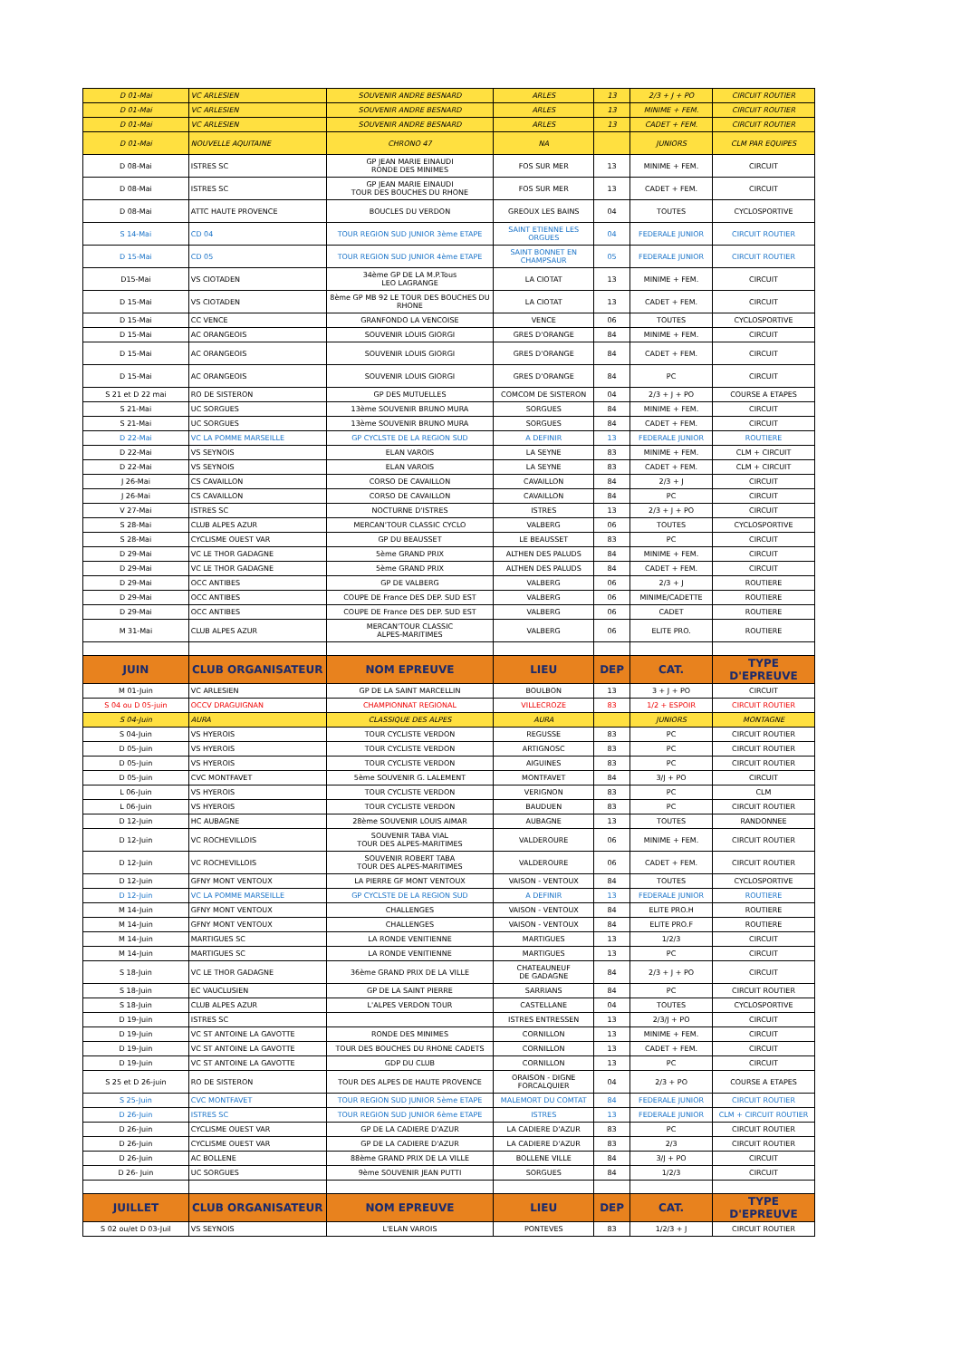| D 01-Mai | VC ARLESIEN | SOUVENIR ANDRE BESNARD | ARLES | 13 | 2/3 + J + PO | CIRCUIT ROUTIER |
| D 01-Mai | VC ARLESIEN | SOUVENIR ANDRE BESNARD | ARLES | 13 | MINIME + FEM. | CIRCUIT ROUTIER |
| D 01-Mai | VC ARLESIEN | SOUVENIR ANDRE BESNARD | ARLES | 13 | CADET + FEM. | CIRCUIT ROUTIER |
| D 01-Mai | NOUVELLE AQUITAINE | CHRONO 47 | NA | | JUNIORS | CLM PAR EQUIPES |
| D 08-Mai | ISTRES SC | GP JEAN MARIE EINAUDI RONDE DES MINIMES | FOS SUR MER | 13 | MINIME + FEM. | CIRCUIT |
| D 08-Mai | ISTRES SC | GP JEAN MARIE EINAUDI TOUR DES BOUCHES DU RHONE | FOS SUR MER | 13 | CADET + FEM. | CIRCUIT |
| D 08-Mai | ATTC HAUTE PROVENCE | BOUCLES DU VERDON | GREOUX LES BAINS | 04 | TOUTES | CYCLOSPORTIVE |
| S 14-Mai | CD 04 | TOUR REGION SUD JUNIOR 3ème ETAPE | SAINT ETIENNE LES ORGUES | 04 | FEDERALE JUNIOR | CIRCUIT ROUTIER |
| D 15-Mai | CD 05 | TOUR REGION SUD JUNIOR 4ème ETAPE | SAINT BONNET EN CHAMPSAUR | 05 | FEDERALE JUNIOR | CIRCUIT ROUTIER |
| D15-Mai | VS CIOTADEN | 34ème GP DE LA M.P.Tous LEO LAGRANGE | LA CIOTAT | 13 | MINIME + FEM. | CIRCUIT |
| D 15-Mai | VS CIOTADEN | 8ème GP MB 92 LE TOUR DES BOUCHES DU RHONE | LA CIOTAT | 13 | CADET + FEM. | CIRCUIT |
| D 15-Mai | CC VENCE | GRANFONDO LA VENCOISE | VENCE | 06 | TOUTES | CYCLOSPORTIVE |
| D 15-Mai | AC ORANGEOIS | SOUVENIR LOUIS GIORGI | GRES D'ORANGE | 84 | MINIME + FEM. | CIRCUIT |
| D 15-Mai | AC ORANGEOIS | SOUVENIR LOUIS GIORGI | GRES D'ORANGE | 84 | CADET + FEM. | CIRCUIT |
| D 15-Mai | AC ORANGEOIS | SOUVENIR LOUIS GIORGI | GRES D'ORANGE | 84 | PC | CIRCUIT |
| S 21 et D 22 mai | RO DE SISTERON | GP DES MUTUELLES | COMCOM DE SISTERON | 04 | 2/3 + J + PO | COURSE A ETAPES |
| S 21-Mai | UC SORGUES | 13ème SOUVENIR BRUNO MURA | SORGUES | 84 | MINIME + FEM. | CIRCUIT |
| S 21-Mai | UC SORGUES | 13ème SOUVENIR BRUNO MURA | SORGUES | 84 | CADET + FEM. | CIRCUIT |
| D 22-Mai | VC LA POMME MARSEILLE | GP CYCLSTE DE LA REGION SUD | A DEFINIR | 13 | FEDERALE JUNIOR | ROUTIERE |
| D 22-Mai | VS SEYNOIS | ELAN VAROIS | LA SEYNE | 83 | MINIME + FEM. | CLM + CIRCUIT |
| D 22-Mai | VS SEYNOIS | ELAN VAROIS | LA SEYNE | 83 | CADET + FEM. | CLM + CIRCUIT |
| J 26-Mai | CS CAVAILLON | CORSO DE CAVAILLON | CAVAILLON | 84 | 2/3 + J | CIRCUIT |
| J 26-Mai | CS CAVAILLON | CORSO DE CAVAILLON | CAVAILLON | 84 | PC | CIRCUIT |
| V 27-Mai | ISTRES SC | NOCTURNE D'ISTRES | ISTRES | 13 | 2/3 + J + PO | CIRCUIT |
| S 28-Mai | CLUB ALPES AZUR | MERCAN'TOUR CLASSIC CYCLO | VALBERG | 06 | TOUTES | CYCLOSPORTIVE |
| S 28-Mai | CYCLISME OUEST VAR | GP DU BEAUSSET | LE BEAUSSET | 83 | PC | CIRCUIT |
| D 29-Mai | VC LE THOR GADAGNE | 5ème GRAND PRIX | ALTHEN DES PALUDS | 84 | MINIME + FEM. | CIRCUIT |
| D 29-Mai | VC LE THOR GADAGNE | 5ème GRAND PRIX | ALTHEN DES PALUDS | 84 | CADET + FEM. | CIRCUIT |
| D 29-Mai | OCC ANTIBES | GP DE VALBERG | VALBERG | 06 | 2/3 + J | ROUTIERE |
| D 29-Mai | OCC ANTIBES | COUPE DE France DES DEP. SUD EST | VALBERG | 06 | MINIME/CADETTE | ROUTIERE |
| D 29-Mai | OCC ANTIBES | COUPE DE France DES DEP. SUD EST | VALBERG | 06 | CADET | ROUTIERE |
| M 31-Mai | CLUB ALPES AZUR | MERCAN'TOUR CLASSIC ALPES-MARITIMES | VALBERG | 06 | ELITE PRO. | ROUTIERE |
| JUIN | CLUB ORGANISATEUR | NOM EPREUVE | LIEU | DEP | CAT. | TYPE D'EPREUVE |
| M 01-Juin | VC ARLESIEN | GP DE LA SAINT MARCELLIN | BOULBON | 13 | 3 + J + PO | CIRCUIT |
| S 04 ou D 05-juin | OCCV DRAGUIGNAN | CHAMPIONNAT REGIONAL | VILLECROZE | 83 | 1/2 + ESPOIR | CIRCUIT ROUTIER |
| S 04-Juin | AURA | CLASSIQUE DES ALPES | AURA | | JUNIORS | MONTAGNE |
| S 04-Juin | VS HYEROIS | TOUR CYCLISTE VERDON | REGUSSE | 83 | PC | CIRCUIT ROUTIER |
| D 05-Juin | VS HYEROIS | TOUR CYCLISTE VERDON | ARTIGNOSC | 83 | PC | CIRCUIT ROUTIER |
| D 05-Juin | VS HYEROIS | TOUR CYCLISTE VERDON | AIGUINES | 83 | PC | CIRCUIT ROUTIER |
| D 05-Juin | CVC MONTFAVET | 5ème SOUVENIR G. LALEMENT | MONTFAVET | 84 | 3/J + PO | CIRCUIT |
| L 06-Juin | VS HYEROIS | TOUR CYCLISTE VERDON | VERIGNON | 83 | PC | CLM |
| L 06-Juin | VS HYEROIS | TOUR CYCLISTE VERDON | BAUDUEN | 83 | PC | CIRCUIT ROUTIER |
| D 12-Juin | HC AUBAGNE | 28ème SOUVENIR LOUIS AIMAR | AUBAGNE | 13 | TOUTES | RANDONNEE |
| D 12-Juin | VC ROCHEVILLOIS | SOUVENIR TABA VIAL TOUR DES ALPES-MARITIMES | VALDEROURE | 06 | MINIME + FEM. | CIRCUIT ROUTIER |
| D 12-Juin | VC ROCHEVILLOIS | SOUVENIR ROBERT TABA TOUR DES ALPES-MARITIMES | VALDEROURE | 06 | CADET + FEM. | CIRCUIT ROUTIER |
| D 12-Juin | GFNY MONT VENTOUX | LA PIERRE GF MONT VENTOUX | VAISON - VENTOUX | 84 | TOUTES | CYCLOSPORTIVE |
| D 12-Juin | VC LA POMME MARSEILLE | GP CYCLSTE DE LA REGION SUD | A DEFINIR | 13 | FEDERALE JUNIOR | ROUTIERE |
| M 14-Juin | GFNY MONT VENTOUX | CHALLENGES | VAISON - VENTOUX | 84 | ELITE PRO.H | ROUTIERE |
| M 14-Juin | GFNY MONT VENTOUX | CHALLENGES | VAISON - VENTOUX | 84 | ELITE PRO.F | ROUTIERE |
| M 14-Juin | MARTIGUES SC | LA RONDE VENITIENNE | MARTIGUES | 13 | 1/2/3 | CIRCUIT |
| M 14-Juin | MARTIGUES SC | LA RONDE VENITIENNE | MARTIGUES | 13 | PC | CIRCUIT |
| S 18-Juin | VC LE THOR GADAGNE | 36ème GRAND PRIX DE LA VILLE | CHATEAUNEUF DE GADAGNE | 84 | 2/3 + J + PO | CIRCUIT |
| S 18-Juin | EC VAUCLUSIEN | GP DE LA SAINT PIERRE | SARRIANS | 84 | PC | CIRCUIT ROUTIER |
| S 18-Juin | CLUB ALPES AZUR | L'ALPES VERDON TOUR | CASTELLANE | 04 | TOUTES | CYCLOSPORTIVE |
| D 19-Juin | ISTRES SC | | ISTRES ENTRESSEN | 13 | 2/3/J + PO | CIRCUIT |
| D 19-Juin | VC ST ANTOINE LA GAVOTTE | RONDE DES MINIMES | CORNILLON | 13 | MINIME + FEM. | CIRCUIT |
| D 19-Juin | VC ST ANTOINE LA GAVOTTE | TOUR DES BOUCHES DU RHONE CADETS | CORNILLON | 13 | CADET + FEM. | CIRCUIT |
| D 19-Juin | VC ST ANTOINE LA GAVOTTE | GDP DU CLUB | CORNILLON | 13 | PC | CIRCUIT |
| S 25 et D 26-juin | RO DE SISTERON | TOUR DES ALPES DE HAUTE PROVENCE | ORAISON - DIGNE FORCALQUIER | 04 | 2/3 + PO | COURSE A ETAPES |
| S 25-Juin | CVC MONTFAVET | TOUR REGION SUD JUNIOR 5ème ETAPE | MALEMORT DU COMTAT | 84 | FEDERALE JUNIOR | CIRCUIT ROUTIER |
| D 26-Juin | ISTRES SC | TOUR REGION SUD JUNIOR 6ème ETAPE | ISTRES | 13 | FEDERALE JUNIOR | CLM + CIRCUIT ROUTIER |
| D 26-Juin | CYCLISME OUEST VAR | GP DE LA CADIERE D'AZUR | LA CADIERE D'AZUR | 83 | PC | CIRCUIT ROUTIER |
| D 26-Juin | CYCLISME OUEST VAR | GP DE LA CADIERE D'AZUR | LA CADIERE D'AZUR | 83 | 2/3 | CIRCUIT ROUTIER |
| D 26-Juin | AC BOLLENE | 88ème GRAND PRIX DE LA VILLE | BOLLENE VILLE | 84 | 3/J + PO | CIRCUIT |
| D 26- Juin | UC SORGUES | 9ème SOUVENIR JEAN PUTTI | SORGUES | 84 | 1/2/3 | CIRCUIT |
| JUILLET | CLUB ORGANISATEUR | NOM EPREUVE | LIEU | DEP | CAT. | TYPE D'EPREUVE |
| S 02 ou/et D 03-Juil | VS SEYNOIS | L'ELAN VAROIS | PONTEVES | 83 | 1/2/3 + J | CIRCUIT ROUTIER |